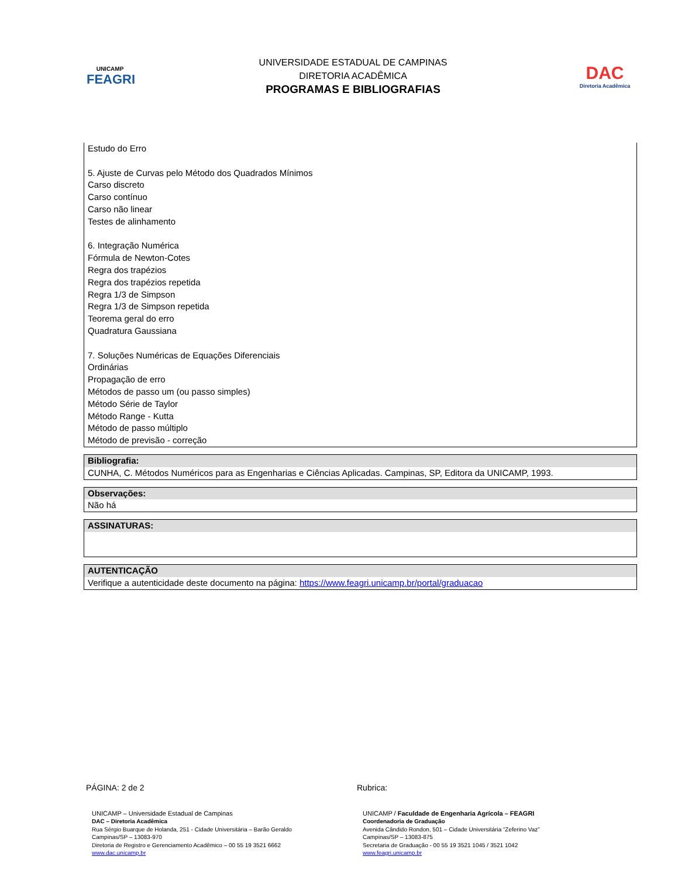UNICAMP
FEAGRI
UNIVERSIDADE ESTADUAL DE CAMPINAS
DIRETORIA ACADÊMICA
PROGRAMAS E BIBLIOGRAFIAS
DAC
Diretoria Acadêmica
Estudo do Erro
5. Ajuste de Curvas pelo Método dos Quadrados Mínimos
Carso discreto
Carso contínuo
Carso não linear
Testes de alinhamento
6. Integração Numérica
Fórmula de Newton-Cotes
Regra dos trapézios
Regra dos trapézios repetida
Regra 1/3 de Simpson
Regra 1/3 de Simpson repetida
Teorema geral do erro
Quadratura Gaussiana
7. Soluções Numéricas de Equações Diferenciais
Ordinárias
Propagação de erro
Métodos de passo um (ou passo simples)
Método Série de Taylor
Método Range - Kutta
Método de passo múltiplo
Método de previsão - correção
Bibliografia:
CUNHA, C. Métodos Numéricos para as Engenharias e Ciências Aplicadas. Campinas, SP, Editora da UNICAMP, 1993.
Observações:
Não há
ASSINATURAS:
AUTENTICAÇÃO
Verifique a autenticidade deste documento na página: https://www.feagri.unicamp.br/portal/graduacao
PÁGINA: 2 de 2 Rubrica:
UNICAMP – Universidade Estadual de Campinas
DAC – Diretoria Acadêmica
Rua Sérgio Buarque de Holanda, 251 - Cidade Universitária – Barão Geraldo
Campinas/SP – 13083-970
Diretoria de Registro e Gerenciamento Acadêmico – 00 55 19 3521 6662
www.dac.unicamp.br
UNICAMP / Faculdade de Engenharia Agrícola – FEAGRI
Coordenadoria de Graduação
Avenida Cândido Rondon, 501 – Cidade Universitária “Zeferino Vaz”
Campinas/SP – 13083-875
Secretaria de Graduação - 00 55 19 3521 1045 / 3521 1042
www.feagri.unicamp.br